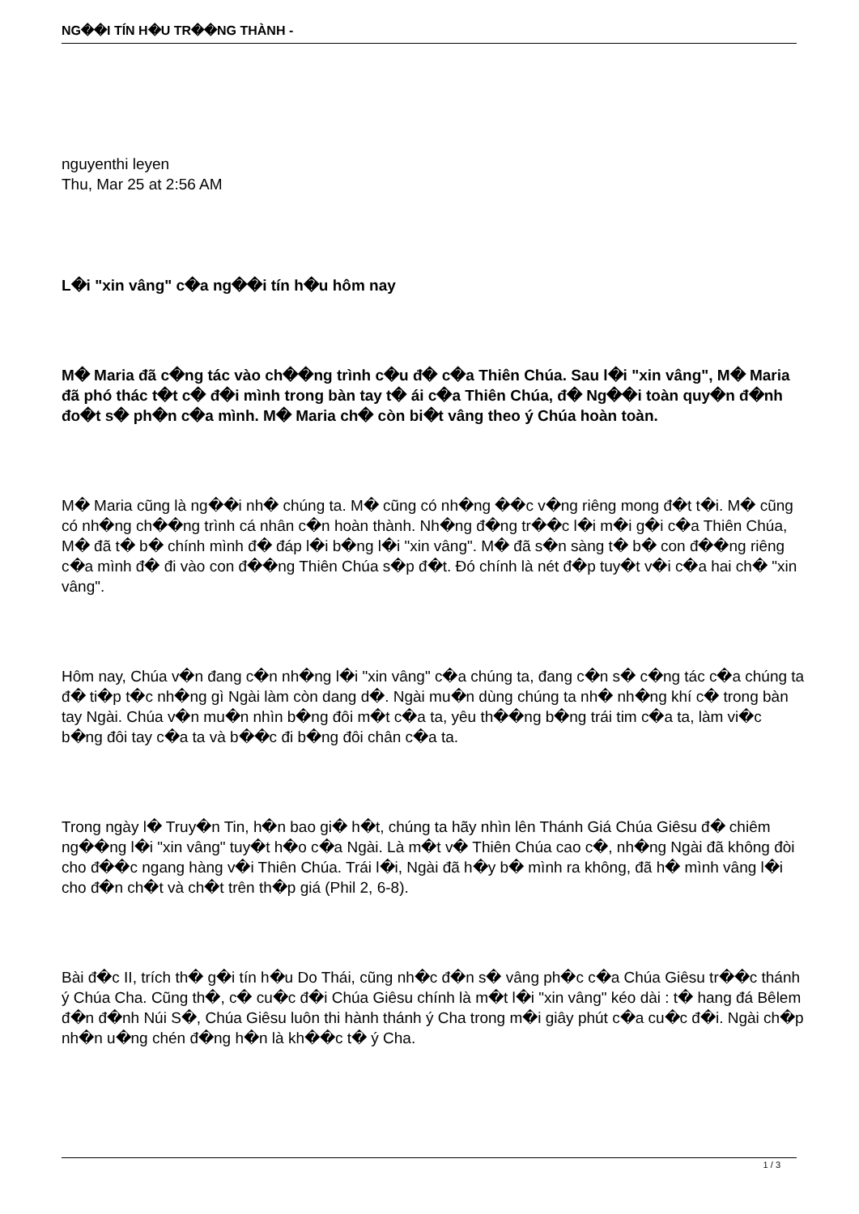NG��I TÍN H�U TR��NG THÀNH -
nguyenthi leyen
Thu, Mar 25 at 2:56 AM
L�i "xin vâng" c�a ng��i tín h�u hôm nay
M� Maria đã c�ng tác vào ch��ng trình c�u đ� c�a Thiên Chúa. Sau l�i "xin vâng", M� Maria đã phó thác t�t c� đ�i mình trong bàn tay t� ái c�a Thiên Chúa, đ� Ng��i toàn quy�n đ�nh đo�t s� ph�n c�a mình. M� Maria ch� còn bi�t vâng theo ý Chúa hoàn toàn.
M� Maria cũng là ng��i nh� chúng ta. M� cũng có nh�ng ��c v�ng riêng mong đ�t t�i. M� cũng có nh�ng ch��ng trình cá nhân c�n hoàn thành. Nh�ng đ�ng tr��c l�i m�i g�i c�a Thiên Chúa, M� đã t� b� chính mình đ� đáp l�i b�ng l�i "xin vâng". M� đã s�n sàng t� b� con đ��ng riêng c�a mình đ� đi vào con đ��ng Thiên Chúa s�p đ�t. Đó chính là nét đ�p tuy�t v�i c�a hai ch� "xin vâng".
Hôm nay, Chúa v�n đang c�n nh�ng l�i "xin vâng" c�a chúng ta, đang c�n s� c�ng tác c�a chúng ta đ� ti�p t�c nh�ng gì Ngài làm còn dang d�. Ngài mu�n dùng chúng ta nh� nh�ng khí c� trong bàn tay Ngài. Chúa v�n mu�n nhìn b�ng đôi m�t c�a ta, yêu th��ng b�ng trái tim c�a ta, làm vi�c b�ng đôi tay c�a ta và b��c đi b�ng đôi chân c�a ta.
Trong ngày l� Truy�n Tin, h�n bao gi� h�t, chúng ta hãy nhìn lên Thánh Giá Chúa Giêsu đ� chiêm ng��ng l�i "xin vâng" tuy�t h�o c�a Ngài. Là m�t v� Thiên Chúa cao c�, nh�ng Ngài đã không đòi cho đ��c ngang hàng v�i Thiên Chúa. Trái l�i, Ngài đã h�y b� mình ra không, đã h� mình vâng l�i cho đ�n ch�t và ch�t trên th�p giá (Phil 2, 6-8).
Bài đ�c II, trích th� g�i tín h�u Do Thái, cũng nh�c đ�n s� vâng ph�c c�a Chúa Giêsu tr��c thánh ý Chúa Cha. Cũng th�, c� cu�c đ�i Chúa Giêsu chính là m�t l�i "xin vâng" kéo dài : t� hang đá Bêlem đ�n đ�nh Núi S�, Chúa Giêsu luôn thi hành thánh ý Cha trong m�i giây phút c�a cu�c đ�i. Ngài ch�p nh�n u�ng chén đ�ng h�n là kh��c t� ý Cha.
1 / 3